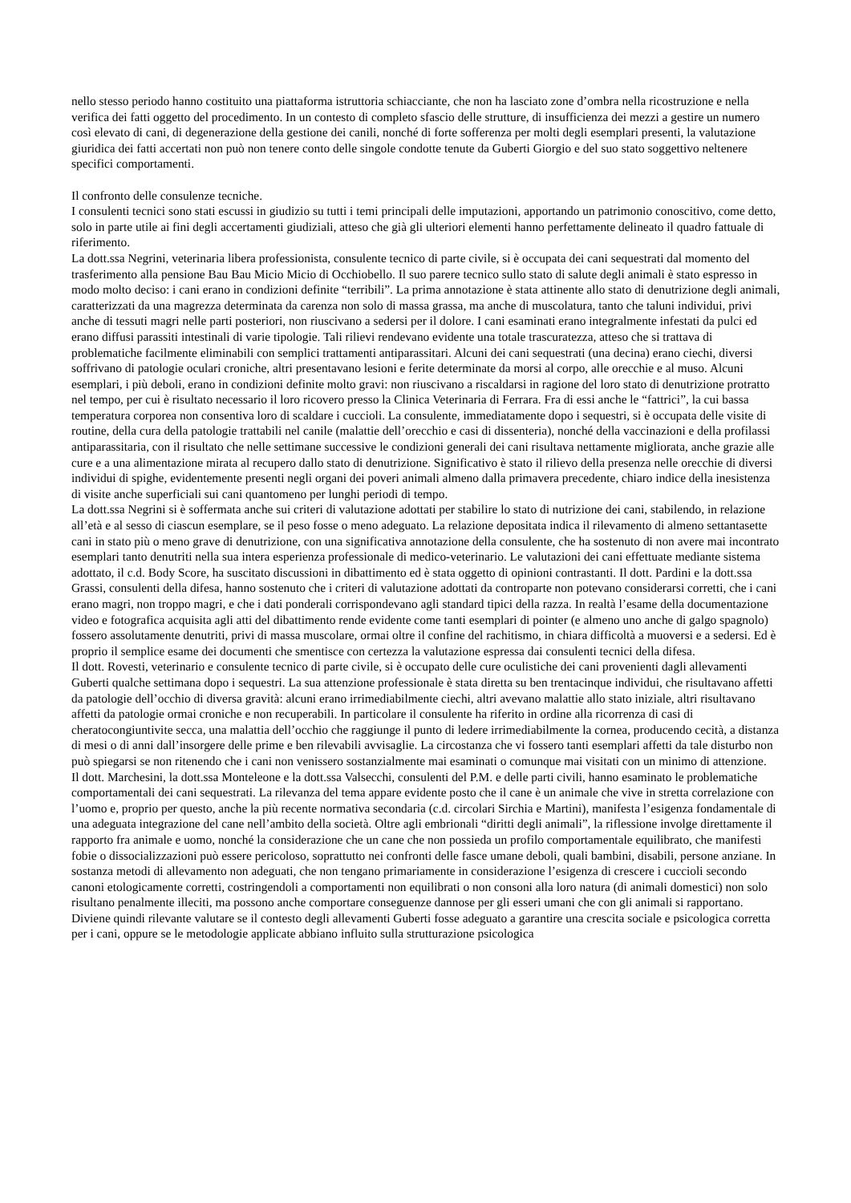nello stesso periodo hanno costituito una piattaforma istruttoria schiacciante, che non ha lasciato zone d’ombra nella ricostruzione e nella verifica dei fatti oggetto del procedimento. In un contesto di completo sfascio delle strutture, di insufficienza dei mezzi a gestire un numero così elevato di cani, di degenerazione della gestione dei canili, nonché di forte sofferenza per molti degli esemplari presenti, la valutazione giuridica dei fatti accertati non può non tenere conto delle singole condotte tenute da Guberti Giorgio e del suo stato soggettivo neltenere specifici comportamenti.
Il confronto delle consulenze tecniche.
I consulenti tecnici sono stati escussi in giudizio su tutti i temi principali delle imputazioni, apportando un patrimonio conoscitivo, come detto, solo in parte utile ai fini degli accertamenti giudiziali, atteso che già gli ulteriori elementi hanno perfettamente delineato il quadro fattuale di riferimento.
La dott.ssa Negrini, veterinaria libera professionista, consulente tecnico di parte civile, si è occupata dei cani sequestrati dal momento del trasferimento alla pensione Bau Bau Micio Micio di Occhiobello. Il suo parere tecnico sullo stato di salute degli animali è stato espresso in modo molto deciso: i cani erano in condizioni definite “terribili”. La prima annotazione è stata attinente allo stato di denutrizione degli animali, caratterizzati da una magrezza determinata da carenza non solo di massa grassa, ma anche di muscolatura, tanto che taluni individui, privi anche di tessuti magri nelle parti posteriori, non riuscivano a sedersi per il dolore. I cani esaminati erano integralmente infestati da pulci ed erano diffusi parassiti intestinali di varie tipologie. Tali rilievi rendevano evidente una totale trascuratezza, atteso che si trattava di problematiche facilmente eliminabili con semplici trattamenti antiparassitari. Alcuni dei cani sequestrati (una decina) erano ciechi, diversi soffrivano di patologie oculari croniche, altri presentavano lesioni e ferite determinate da morsi al corpo, alle orecchie e al muso. Alcuni esemplari, i più deboli, erano in condizioni definite molto gravi: non riuscivano a riscaldarsi in ragione del loro stato di denutrizione protratto nel tempo, per cui è risultato necessario il loro ricovero presso la Clinica Veterinaria di Ferrara. Fra di essi anche le “fattrici”, la cui bassa temperatura corporea non consentiva loro di scaldare i cuccioli. La consulente, immediatamente dopo i sequestri, si è occupata delle visite di routine, della cura della patologie trattabili nel canile (malattie dell’orecchio e casi di dissenteria), nonché della vaccinazioni e della profilassi antiparassitaria, con il risultato che nelle settimane successive le condizioni generali dei cani risultava nettamente migliorata, anche grazie alle cure e a una alimentazione mirata al recupero dallo stato di denutrizione. Significativo è stato il rilievo della presenza nelle orecchie di diversi individui di spighe, evidentemente presenti negli organi dei poveri animali almeno dalla primavera precedente, chiaro indice della inesistenza di visite anche superficiali sui cani quantomeno per lunghi periodi di tempo.
La dott.ssa Negrini si è soffermata anche sui criteri di valutazione adottati per stabilire lo stato di nutrizione dei cani, stabilendo, in relazione all’età e al sesso di ciascun esemplare, se il peso fosse o meno adeguato. La relazione depositata indica il rilevamento di almeno settantasette cani in stato più o meno grave di denutrizione, con una significativa annotazione della consulente, che ha sostenuto di non avere mai incontrato esemplari tanto denutriti nella sua intera esperienza professionale di medico-veterinario. Le valutazioni dei cani effettuate mediante sistema adottato, il c.d. Body Score, ha suscitato discussioni in dibattimento ed è stata oggetto di opinioni contrastanti. Il dott. Pardini e la dott.ssa Grassi, consulenti della difesa, hanno sostenuto che i criteri di valutazione adottati da controparte non potevano considerarsi corretti, che i cani erano magri, non troppo magri, e che i dati ponderali corrispondevano agli standard tipici della razza. In realtà l’esame della documentazione video e fotografica acquisita agli atti del dibattimento rende evidente come tanti esemplari di pointer (e almeno uno anche di galgo spagnolo) fossero assolutamente denutriti, privi di massa muscolare, ormai oltre il confine del rachitismo, in chiara difficoltà a muoversi e a sedersi. Ed è proprio il semplice esame dei documenti che smentisce con certezza la valutazione espressa dai consulenti tecnici della difesa.
Il dott. Rovesti, veterinario e consulente tecnico di parte civile, si è occupato delle cure oculistiche dei cani provenienti dagli allevamenti Guberti qualche settimana dopo i sequestri. La sua attenzione professionale è stata diretta su ben trentacinque individui, che risultavano affetti da patologie dell’occhio di diversa gravità: alcuni erano irrimediabilmente ciechi, altri avevano malattie allo stato iniziale, altri risultavano affetti da patologie ormai croniche e non recuperabili. In particolare il consulente ha riferito in ordine alla ricorrenza di casi di cheratocongiuntivite secca, una malattia dell’occhio che raggiunge il punto di ledere irrimediabilmente la cornea, producendo cecità, a distanza di mesi o di anni dall’insorgere delle prime e ben rilevabili avvisaglie. La circostanza che vi fossero tanti esemplari affetti da tale disturbo non può spiegarsi se non ritenendo che i cani non venissero sostanzialmente mai esaminati o comunque mai visitati con un minimo di attenzione.
Il dott. Marchesini, la dott.ssa Monteleone e la dott.ssa Valsecchi, consulenti del P.M. e delle parti civili, hanno esaminato le problematiche comportamentali dei cani sequestrati. La rilevanza del tema appare evidente posto che il cane è un animale che vive in stretta correlazione con l’uomo e, proprio per questo, anche la più recente normativa secondaria (c.d. circolari Sirchia e Martini), manifesta l’esigenza fondamentale di una adeguata integrazione del cane nell’ambito della società. Oltre agli embrionali “diritti degli animali”, la riflessione involge direttamente il rapporto fra animale e uomo, nonché la considerazione che un cane che non possieda un profilo comportamentale equilibrato, che manifesti fobie o dissocializzazioni può essere pericoloso, soprattutto nei confronti delle fasce umane deboli, quali bambini, disabili, persone anziane. In sostanza metodi di allevamento non adeguati, che non tengano primariamente in considerazione l’esigenza di crescere i cuccioli secondo canoni etologicamente corretti, costringendoli a comportamenti non equilibrati o non consoni alla loro natura (di animali domestici) non solo risultano penalmente illeciti, ma possono anche comportare conseguenze dannose per gli esseri umani che con gli animali si rapportano.
Diviene quindi rilevante valutare se il contesto degli allevamenti Guberti fosse adeguato a garantire una crescita sociale e psicologica corretta per i cani, oppure se le metodologie applicate abbiano influito sulla strutturazione psicologica